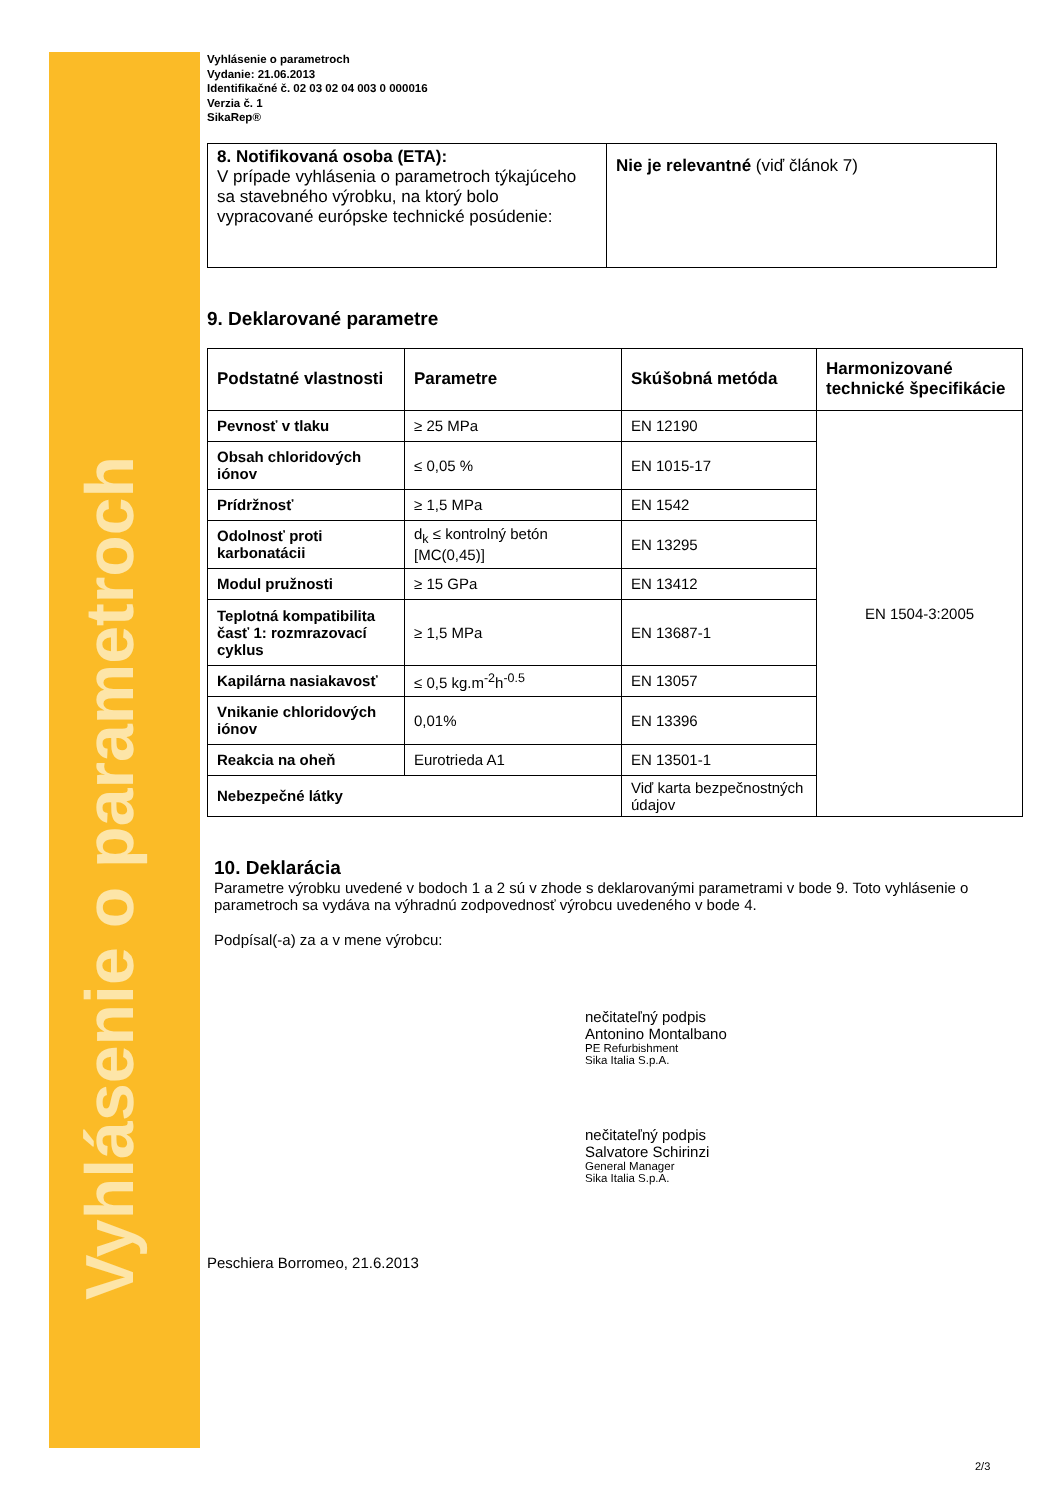Vyhlásenie o parametroch
Vyhlásenie o parametroch
Vydanie: 21.06.2013
Identifikačné č. 02 03 02 04 003 0 000016
Verzia č. 1
SikaRep®
| 8. Notifikovaná osoba (ETA): V prípade vyhlásenia o parametroch týkajúceho sa stavebného výrobku, na ktorý bolo vypracované európske technické posúdenie: | Nie je relevantné (viď článok 7) |
9. Deklarované parametre
| Podstatné vlastnosti | Parametre | Skúšobná metóda | Harmonizované technické špecifikácie |
| --- | --- | --- | --- |
| Pevnosť v tlaku | ≥ 25 MPa | EN 12190 | EN 1504-3:2005 |
| Obsah chloridových iónov | ≤ 0,05 % | EN 1015-17 | |
| Prídržnosť | ≥ 1,5 MPa | EN 1542 | |
| Odolnosť proti karbonatácii | d<sub>k</sub> ≤ kontrolný betón [MC(0,45)] | EN 13295 | |
| Modul pružnosti | ≥ 15 GPa | EN 13412 | |
| Teplotná kompatibilita časť 1: rozmrazovací cyklus | ≥ 1,5 MPa | EN 13687-1 | |
| Kapilárna nasiakavosť | ≤ 0,5 kg.m<sup>-2</sup>h<sup>-0.5</sup> | EN 13057 | |
| Vnikanie chloridových iónov | 0,01% | EN 13396 | |
| Reakcia na oheň | Eurotrieda A1 | EN 13501-1 | |
| Nebezpečné látky | | Viď karta bezpečnostných údajov | |
10. Deklarácia
Parametre výrobku uvedené v bodoch 1 a 2 sú v zhode s deklarovanými parametrami v bode 9. Toto vyhlásenie o parametroch sa vydáva na výhradnú zodpovednosť výrobcu uvedeného v bode 4.
Podpísal(-a) za a v mene výrobcu:
nečitateľný podpis
Antonino Montalbano
PE Refurbishment
Sika Italia S.p.A.
nečitateľný podpis
Salvatore Schirinzi
General Manager
Sika Italia S.p.A.
Peschiera Borromeo, 21.6.2013
2/3